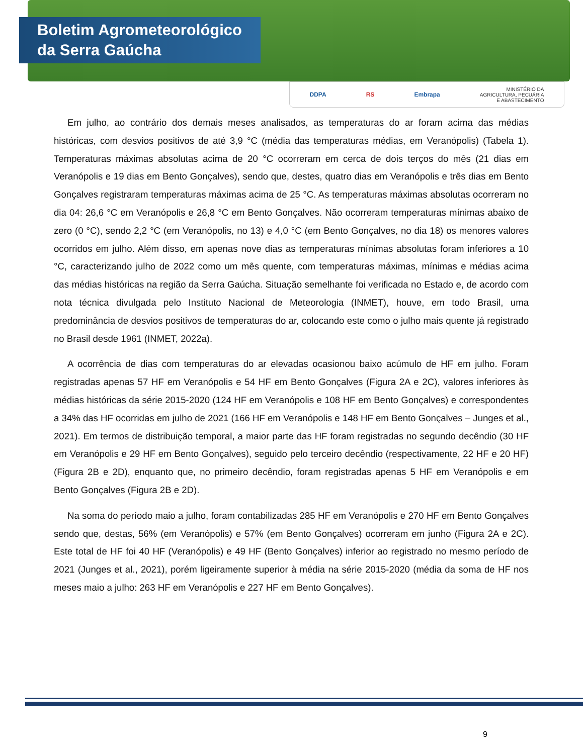Boletim Agrometeorológico
da Serra Gaúcha
DDPA RS Embrapa MINISTÉRIO DA
AGRICULTURA, PECUÁRIA
E ABASTECIMENTO
Em julho, ao contrário dos demais meses analisados, as temperaturas do ar foram acima das médias históricas, com desvios positivos de até 3,9 °C (média das temperaturas médias, em Veranópolis) (Tabela 1). Temperaturas máximas absolutas acima de 20 °C ocorreram em cerca de dois terços do mês (21 dias em Veranópolis e 19 dias em Bento Gonçalves), sendo que, destes, quatro dias em Veranópolis e três dias em Bento Gonçalves registraram temperaturas máximas acima de 25 °C. As temperaturas máximas absolutas ocorreram no dia 04: 26,6 °C em Veranópolis e 26,8 °C em Bento Gonçalves. Não ocorreram temperaturas mínimas abaixo de zero (0 °C), sendo 2,2 °C (em Veranópolis, no 13) e 4,0 °C (em Bento Gonçalves, no dia 18) os menores valores ocorridos em julho. Além disso, em apenas nove dias as temperaturas mínimas absolutas foram inferiores a 10 °C, caracterizando julho de 2022 como um mês quente, com temperaturas máximas, mínimas e médias acima das médias históricas na região da Serra Gaúcha. Situação semelhante foi verificada no Estado e, de acordo com nota técnica divulgada pelo Instituto Nacional de Meteorologia (INMET), houve, em todo Brasil, uma predominância de desvios positivos de temperaturas do ar, colocando este como o julho mais quente já registrado no Brasil desde 1961 (INMET, 2022a).
A ocorrência de dias com temperaturas do ar elevadas ocasionou baixo acúmulo de HF em julho. Foram registradas apenas 57 HF em Veranópolis e 54 HF em Bento Gonçalves (Figura 2A e 2C), valores inferiores às médias históricas da série 2015-2020 (124 HF em Veranópolis e 108 HF em Bento Gonçalves) e correspondentes a 34% das HF ocorridas em julho de 2021 (166 HF em Veranópolis e 148 HF em Bento Gonçalves – Junges et al., 2021). Em termos de distribuição temporal, a maior parte das HF foram registradas no segundo decêndio (30 HF em Veranópolis e 29 HF em Bento Gonçalves), seguido pelo terceiro decêndio (respectivamente, 22 HF e 20 HF) (Figura 2B e 2D), enquanto que, no primeiro decêndio, foram registradas apenas 5 HF em Veranópolis e em Bento Gonçalves (Figura 2B e 2D).
Na soma do período maio a julho, foram contabilizadas 285 HF em Veranópolis e 270 HF em Bento Gonçalves sendo que, destas, 56% (em Veranópolis) e 57% (em Bento Gonçalves) ocorreram em junho (Figura 2A e 2C). Este total de HF foi 40 HF (Veranópolis) e 49 HF (Bento Gonçalves) inferior ao registrado no mesmo período de 2021 (Junges et al., 2021), porém ligeiramente superior à média na série 2015-2020 (média da soma de HF nos meses maio a julho: 263 HF em Veranópolis e 227 HF em Bento Gonçalves).
9